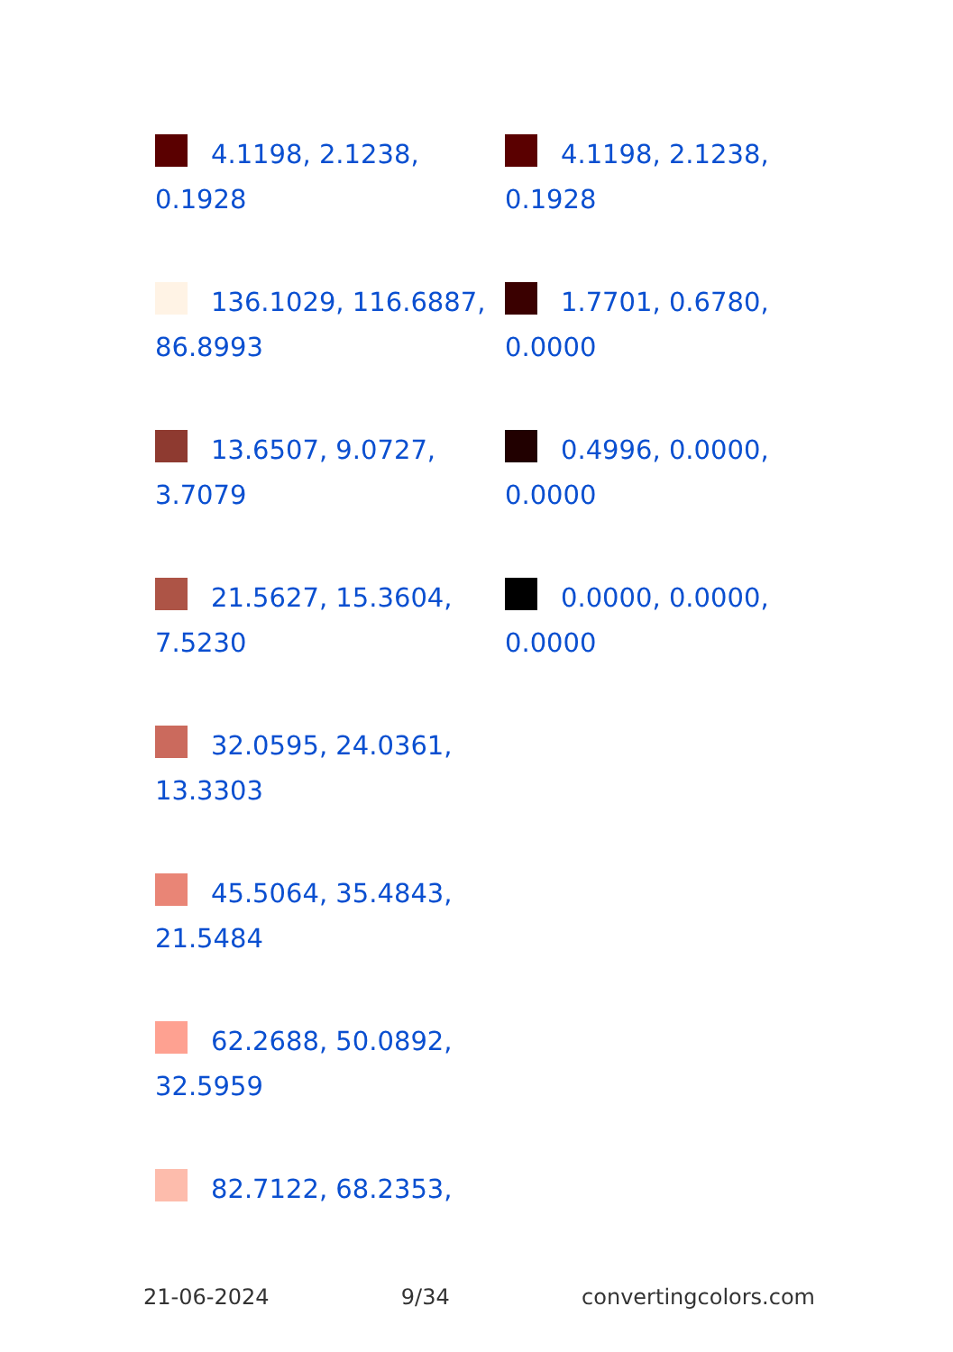4.1198, 2.1238, 0.1928
136.1029, 116.6887, 86.8993
13.6507, 9.0727, 3.7079
21.5627, 15.3604, 7.5230
32.0595, 24.0361, 13.3303
45.5064, 35.4843, 21.5484
62.2688, 50.0892, 32.5959
82.7122, 68.2353,
4.1198, 2.1238, 0.1928
1.7701, 0.6780, 0.0000
0.4996, 0.0000, 0.0000
0.0000, 0.0000, 0.0000
21-06-2024 9/34 convertingcolors.com